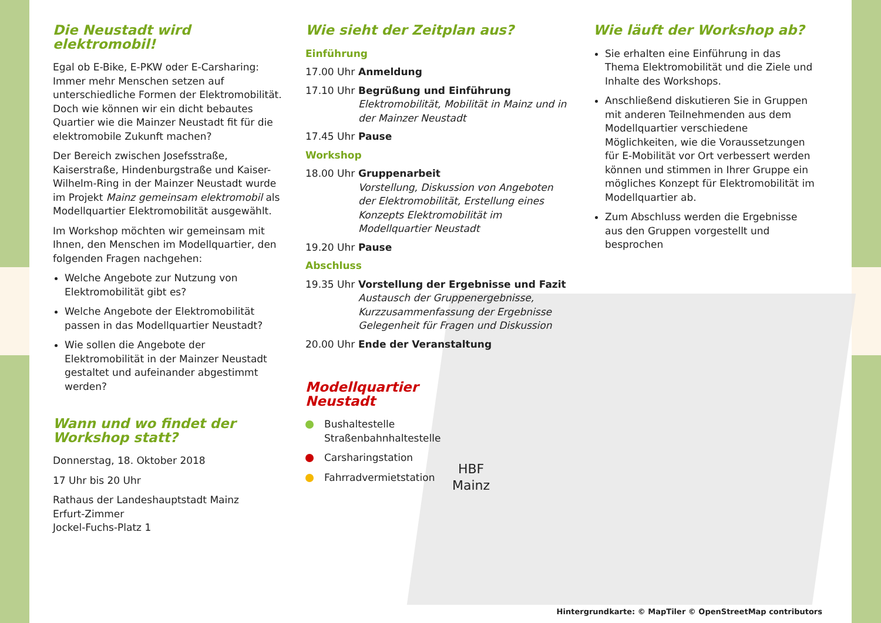Die Neustadt wird elektromobil!
Egal ob E-Bike, E-PKW oder E-Carsharing: Immer mehr Menschen setzen auf unterschiedliche Formen der Elektromobilität. Doch wie können wir ein dicht bebautes Quartier wie die Mainzer Neustadt fit für die elektromobile Zukunft machen?
Der Bereich zwischen Josefsstraße, Kaiserstraße, Hindenburgstraße und Kaiser-Wilhelm-Ring in der Mainzer Neustadt wurde im Projekt Mainz gemeinsam elektromobil als Modellquartier Elektromobilität ausgewählt.
Im Workshop möchten wir gemeinsam mit Ihnen, den Menschen im Modellquartier, den folgenden Fragen nachgehen:
Welche Angebote zur Nutzung von Elektromobilität gibt es?
Welche Angebote der Elektromobilität passen in das Modellquartier Neustadt?
Wie sollen die Angebote der Elektromobilität in der Mainzer Neustadt gestaltet und aufeinander abgestimmt werden?
Wann und wo findet der Workshop statt?
Donnerstag, 18. Oktober 2018
17 Uhr bis 20 Uhr
Rathaus der Landeshauptstadt Mainz
Erfurt-Zimmer
Jockel-Fuchs-Platz 1
Wie sieht der Zeitplan aus?
Einführung
17.00 Uhr
Anmeldung
17.10 Uhr
Begrüßung und Einführung
Elektromobilität, Mobilität in Mainz und in der Mainzer Neustadt
17.45 Uhr
Pause
Workshop
18.00 Uhr
Gruppenarbeit
Vorstellung, Diskussion von Angeboten der Elektromobilität, Erstellung eines Konzepts Elektromobilität im Modellquartier Neustadt
19.20 Uhr
Pause
Abschluss
19.35 Uhr
Vorstellung der Ergebnisse und Fazit
Austausch der Gruppenergebnisse, Kurzzusammenfassung der Ergebnisse Gelegenheit für Fragen und Diskussion
20.00 Uhr
Ende der Veranstaltung
Modellquartier
Neustadt
Bushaltestelle
Straßenbahnhaltestelle
Carsharingstation
Fahrradvermietstation
HBF
Mainz
Wie läuft der Workshop ab?
Sie erhalten eine Einführung in das Thema Elektromobilität und die Ziele und Inhalte des Workshops.
Anschließend diskutieren Sie in Gruppen mit anderen Teilnehmenden aus dem Modellquartier verschiedene Möglichkeiten, wie die Voraussetzungen für E-Mobilität vor Ort verbessert werden können und stimmen in Ihrer Gruppe ein mögliches Konzept für Elektromobilität im Modellquartier ab.
Zum Abschluss werden die Ergebnisse aus den Gruppen vorgestellt und besprochen
Hintergrundkarte: © MapTiler © OpenStreetMap contributors